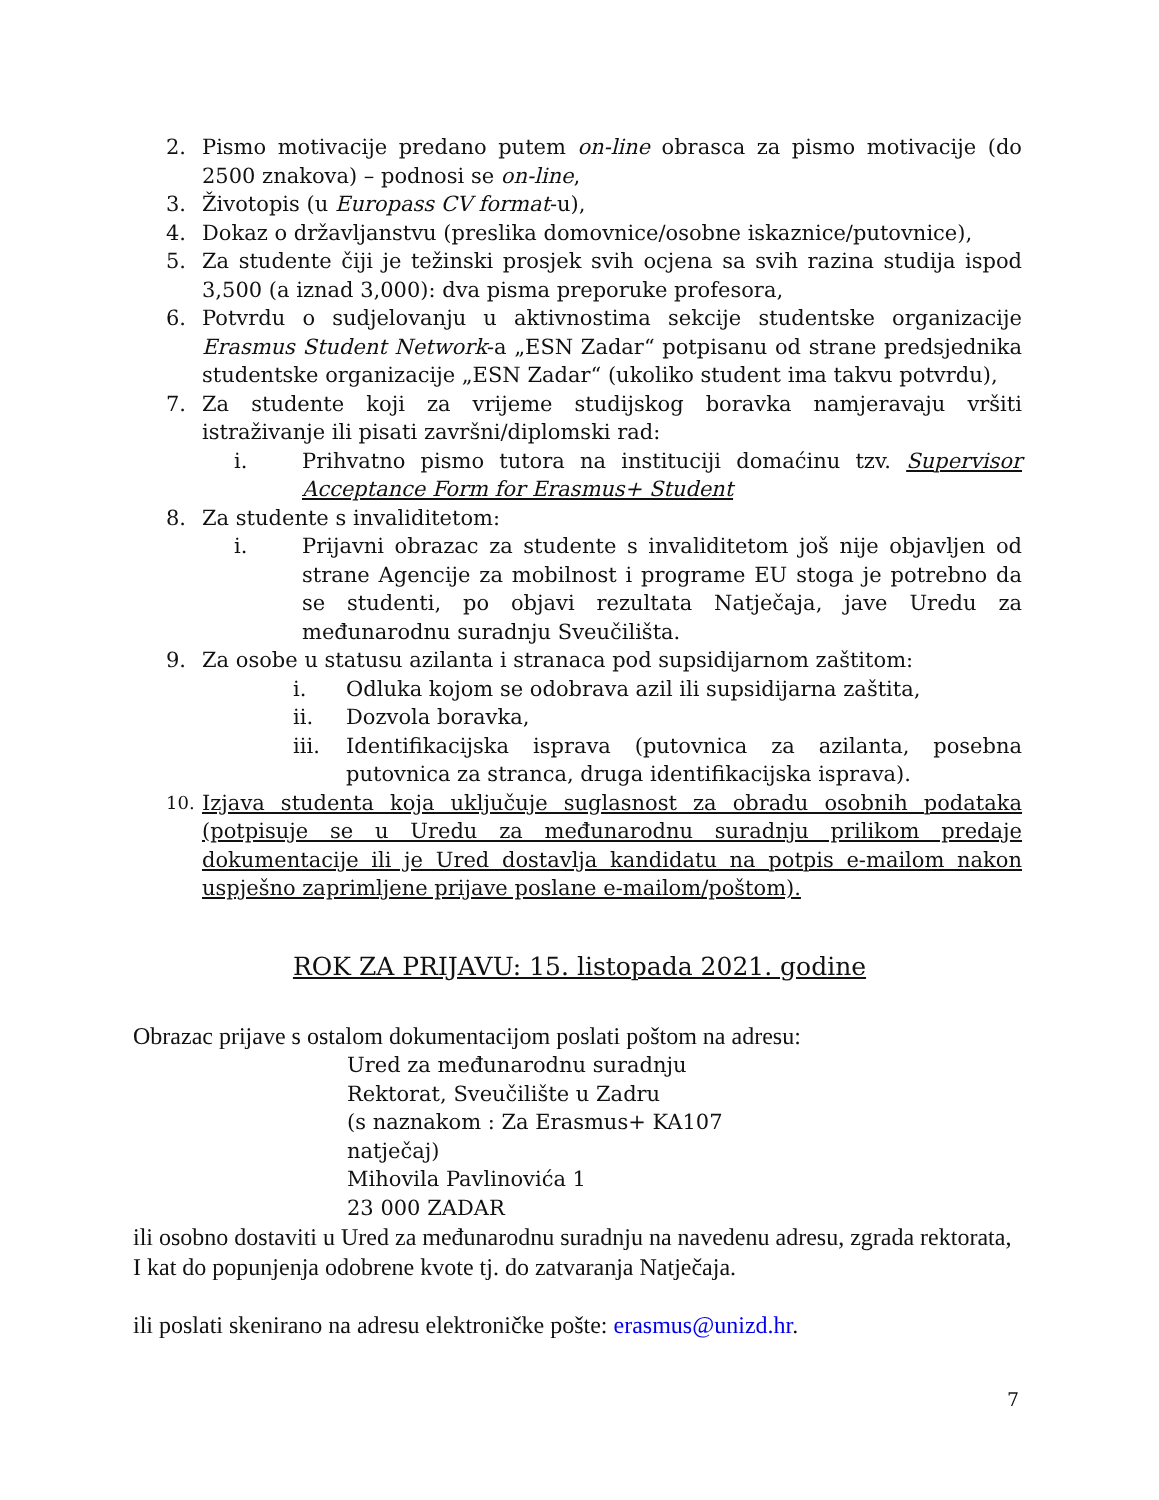2. Pismo motivacije predano putem on-line obrasca za pismo motivacije (do 2500 znakova) – podnosi se on-line,
3. Životopis (u Europass CV format-u),
4. Dokaz o državljanstvu (preslika domovnice/osobne iskaznice/putovnice),
5. Za studente čiji je težinski prosjek svih ocjena sa svih razina studija ispod 3,500 (a iznad 3,000): dva pisma preporuke profesora,
6. Potvrdu o sudjelovanju u aktivnostima sekcije studentske organizacije Erasmus Student Network-a „ESN Zadar“ potpisanu od strane predsjednika studentske organizacije „ESN Zadar“ (ukoliko student ima takvu potvrdu),
7. Za studente koji za vrijeme studijskog boravka namjeravaju vršiti istraživanje ili pisati završni/diplomski rad:
i. Prihvatno pismo tutora na instituciji domaćinu tzv. Supervisor Acceptance Form for Erasmus+ Student
8. Za studente s invaliditetom:
i. Prijavni obrazac za studente s invaliditetom još nije objavljen od strane Agencije za mobilnost i programe EU stoga je potrebno da se studenti, po objavi rezultata Natječaja, jave Uredu za međunarodnu suradnju Sveučilišta.
9. Za osobe u statusu azilanta i stranaca pod supsidijarnom zaštitom:
i. Odluka kojom se odobrava azil ili supsidijarna zaštita,
ii. Dozvola boravka,
iii. Identifikacijska isprava (putovnica za azilanta, posebna putovnica za stranca, druga identifikacijska isprava).
10. Izjava studenta koja uključuje suglasnost za obradu osobnih podataka (potpisuje se u Uredu za međunarodnu suradnju prilikom predaje dokumentacije ili je Ured dostavlja kandidatu na potpis e-mailom nakon uspješno zaprimljene prijave poslane e-mailom/poštom).
ROK ZA PRIJAVU: 15. listopada 2021. godine
Obrazac prijave s ostalom dokumentacijom poslati poštom na adresu:
Ured za međunarodnu suradnju
Rektorat, Sveučilište u Zadru
(s naznakom : Za Erasmus+ KA107
natječaj)
Mihovila Pavlinovića 1
23 000 ZADAR
ili osobno dostaviti u Ured za međunarodnu suradnju na navedenu adresu, zgrada rektorata, I kat do popunjenja odobrene kvote tj. do zatvaranja Natječaja.
ili poslati skenirano na adresu elektroničke pošte: erasmus@unizd.hr.
7